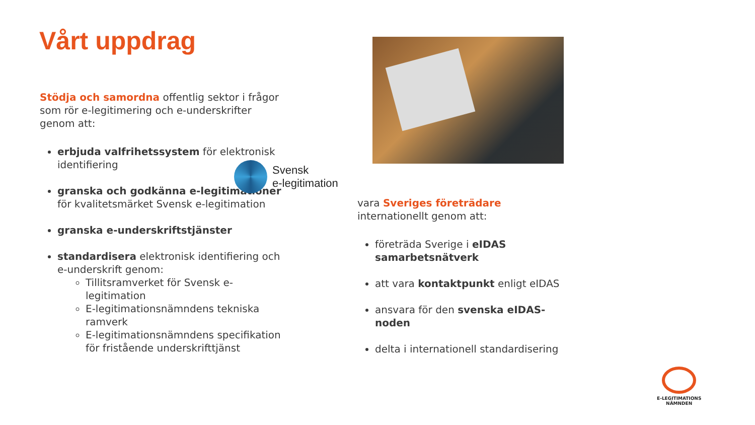Vårt uppdrag
Stödja och samordna offentlig sektor i frågor som rör e-legitimering och e-underskrifter genom att:
erbjuda valfrihetssystem för elektronisk identifiering
granska och godkänna e-legitimationer för kvalitetsmärket Svensk e-legitimation
granska e-underskriftstjänster
standardisera elektronisk identifiering och e-underskrift genom:
Tillitsramverket för Svensk e-legitimation
E-legitimationsnämndens tekniska ramverk
E-legitimationsnämndens specifikation för fristående underskrifttjänst
Svensk
e-legitimation
vara Sveriges företrädare internationellt genom att:
företräda Sverige i eIDAS samarbetsnätverk
att vara kontaktpunkt enligt eIDAS
ansvara för den svenska eIDAS-noden
delta i internationell standardisering
E-LEGITIMATIONS
NÄMNDEN